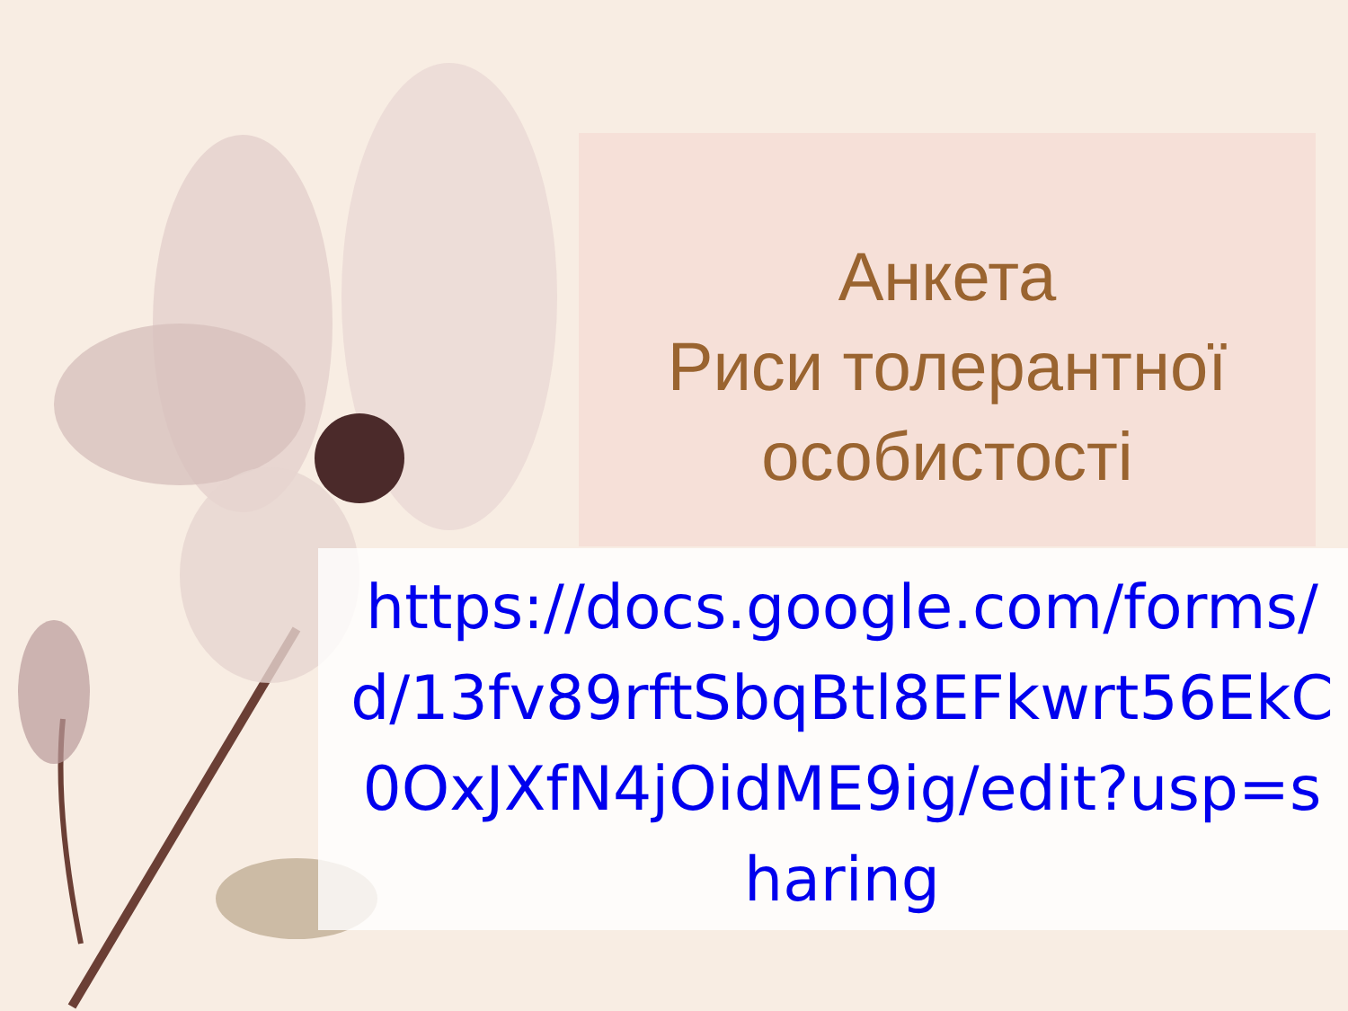Анкета
Риси толерантної
особистості
https://docs.google.com/forms/d/13fv89rftSbqBtl8EFkwrt56EkC0OxJXfN4jOidME9ig/edit?usp=sharing